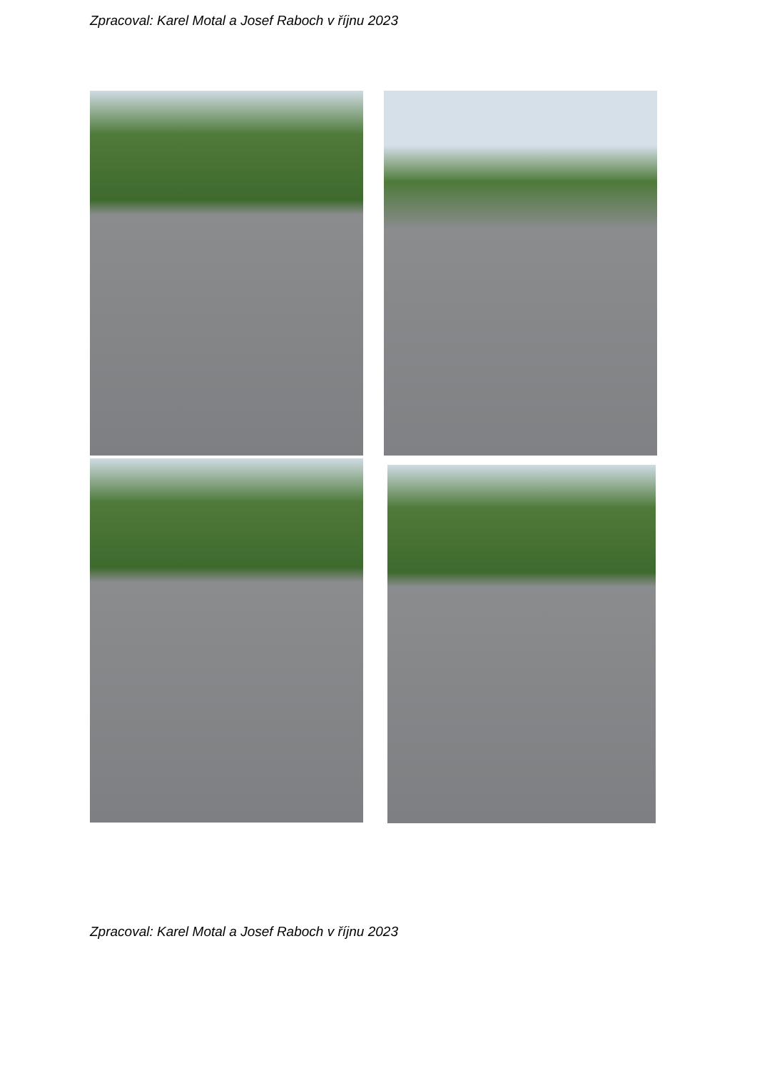Zpracoval: Karel Motal a Josef Raboch v říjnu 2023
Zpracoval: Karel Motal a Josef Raboch v říjnu 2023